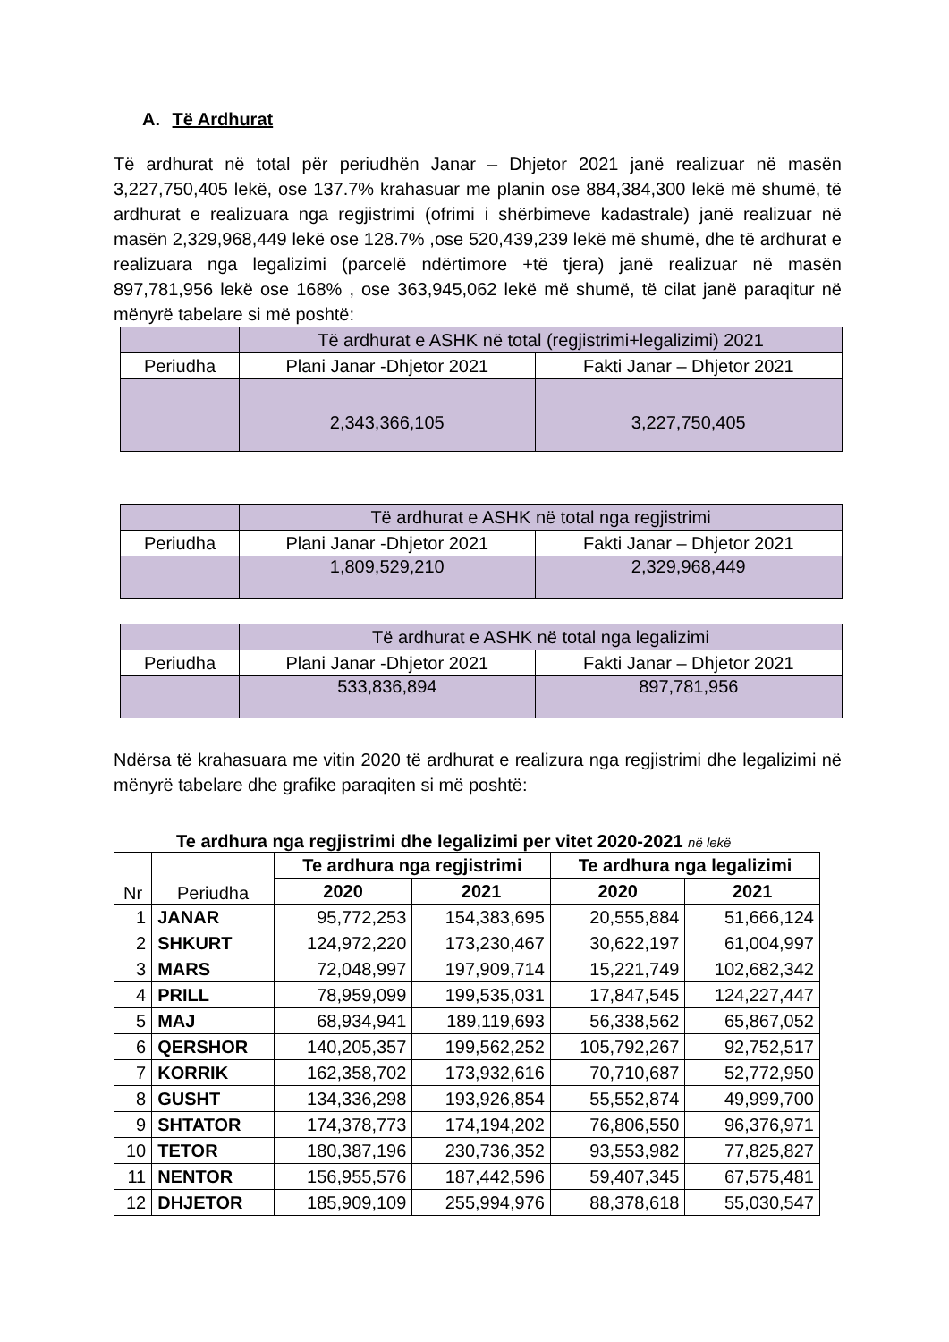A. Të Ardhurat
Të ardhurat në total për periudhën Janar – Dhjetor 2021 janë realizuar në masën 3,227,750,405 lekë, ose 137.7% krahasuar me planin ose 884,384,300 lekë më shumë, të ardhurat e realizuara nga regjistrimi (ofrimi i shërbimeve kadastrale) janë realizuar në masën 2,329,968,449 lekë ose 128.7% ,ose 520,439,239 lekë më shumë, dhe të ardhurat e realizuara nga legalizimi (parcelë ndërtimore +të tjera) janë realizuar në masën 897,781,956 lekë ose 168% , ose 363,945,062 lekë më shumë, të cilat janë paraqitur në mënyrë tabelare si më poshtë:
| | Të ardhurat e ASHK në total (regjistrimi+legalizimi) 2021 | |
| Periudha | Plani Janar -Dhjetor 2021 | Fakti Janar – Dhjetor 2021 |
| | 2,343,366,105 | 3,227,750,405 |
| | Të ardhurat e ASHK në total nga regjistrimi | |
| Periudha | Plani Janar -Dhjetor 2021 | Fakti Janar – Dhjetor 2021 |
| | 1,809,529,210 | 2,329,968,449 |
| | Të ardhurat e ASHK në total nga legalizimi | |
| Periudha | Plani Janar -Dhjetor 2021 | Fakti Janar – Dhjetor 2021 |
| | 533,836,894 | 897,781,956 |
Ndërsa të krahasuara me vitin 2020 të ardhurat e realizura nga regjistrimi dhe legalizimi në mënyrë tabelare dhe grafike paraqiten si më poshtë:
Te ardhura nga regjistrimi dhe legalizimi per vitet 2020-2021 në lekë
| Nr | Periudha | Te ardhura nga regjistrimi | | Te ardhura nga legalizimi | |
| --- | --- | --- | --- | --- | --- |
| | | 2020 | 2021 | 2020 | 2021 |
| 1 | JANAR | 95,772,253 | 154,383,695 | 20,555,884 | 51,666,124 |
| 2 | SHKURT | 124,972,220 | 173,230,467 | 30,622,197 | 61,004,997 |
| 3 | MARS | 72,048,997 | 197,909,714 | 15,221,749 | 102,682,342 |
| 4 | PRILL | 78,959,099 | 199,535,031 | 17,847,545 | 124,227,447 |
| 5 | MAJ | 68,934,941 | 189,119,693 | 56,338,562 | 65,867,052 |
| 6 | QERSHOR | 140,205,357 | 199,562,252 | 105,792,267 | 92,752,517 |
| 7 | KORRIK | 162,358,702 | 173,932,616 | 70,710,687 | 52,772,950 |
| 8 | GUSHT | 134,336,298 | 193,926,854 | 55,552,874 | 49,999,700 |
| 9 | SHTATOR | 174,378,773 | 174,194,202 | 76,806,550 | 96,376,971 |
| 10 | TETOR | 180,387,196 | 230,736,352 | 93,553,982 | 77,825,827 |
| 11 | NENTOR | 156,955,576 | 187,442,596 | 59,407,345 | 67,575,481 |
| 12 | DHJETOR | 185,909,109 | 255,994,976 | 88,378,618 | 55,030,547 |